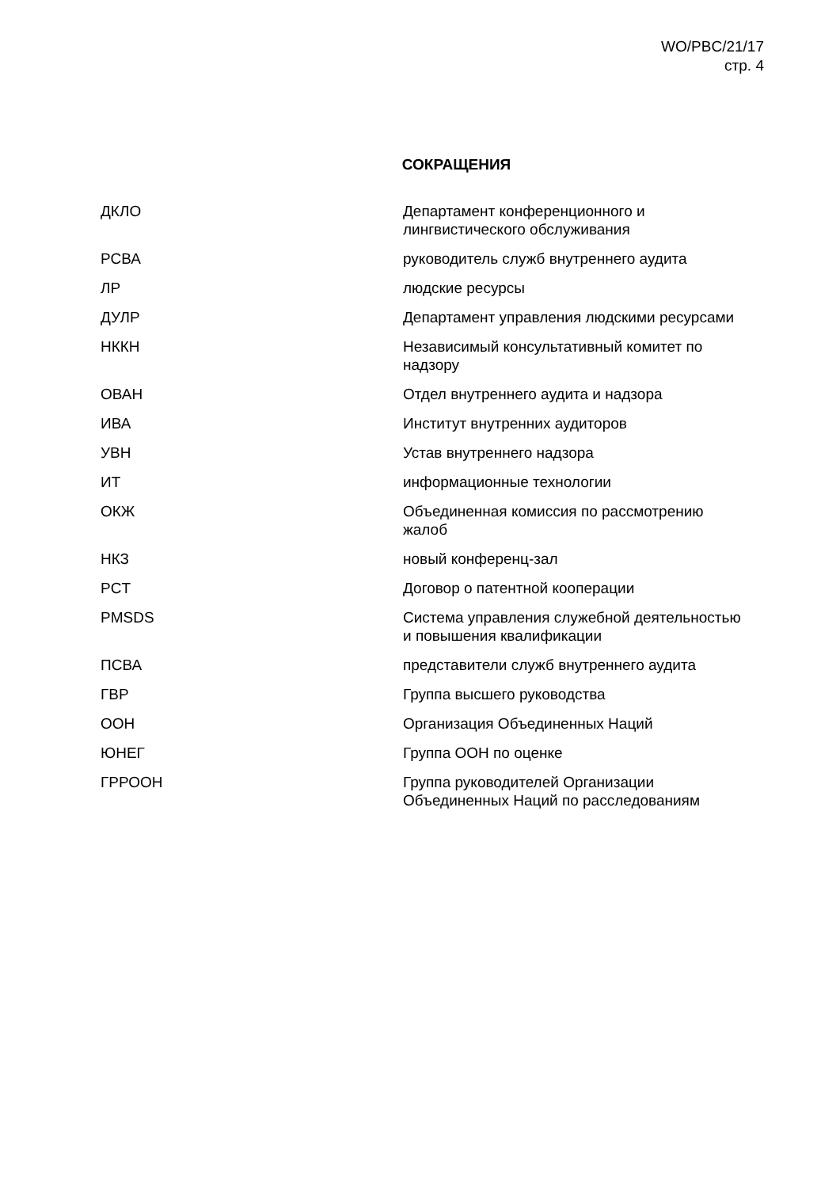WO/PBC/21/17
стр. 4
СОКРАЩЕНИЯ
| ДКЛО | Департамент конференционного и лингвистического обслуживания |
| РСВА | руководитель служб внутреннего аудита |
| ЛР | людские ресурсы |
| ДУЛР | Департамент управления людскими ресурсами |
| НККН | Независимый консультативный комитет по надзору |
| ОВАН | Отдел внутреннего аудита и надзора |
| ИВА | Институт внутренних аудиторов |
| УВН | Устав внутреннего надзора |
| ИТ | информационные технологии |
| ОКЖ | Объединенная комиссия по рассмотрению жалоб |
| НКЗ | новый конференц-зал |
| PCT | Договор о патентной кооперации |
| PMSDS | Система управления служебной деятельностью и повышения квалификации |
| ПСВА | представители служб внутреннего аудита |
| ГВР | Группа высшего руководства |
| ООН | Организация Объединенных Наций |
| ЮНЕГ | Группа ООН по оценке |
| ГРРООН | Группа руководителей Организации Объединенных Наций по расследованиям |